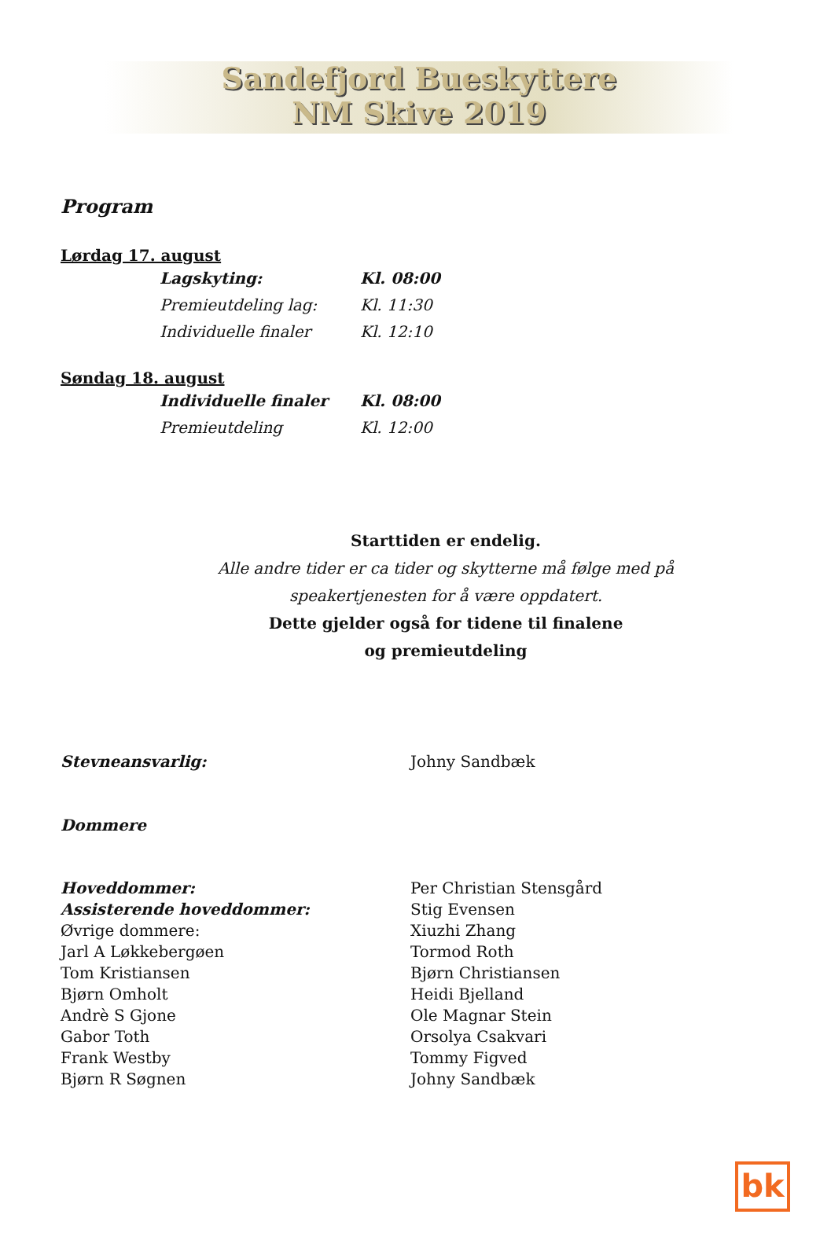Sandefjord Bueskyttere
NM Skive 2019
Program
Lørdag 17. august
| Lagskyting: | Kl. 08:00 |
| Premieutdeling lag: | Kl. 11:30 |
| Individuelle finaler | Kl. 12:10 |
Søndag 18. august
| Individuelle finaler | Kl. 08:00 |
| Premieutdeling | Kl. 12:00 |
Starttiden er endelig.
Alle andre tider er ca tider og skytterne må følge med på
speakertjenesten for å være oppdatert.
Dette gjelder også for tidene til finalene
og premieutdeling
| Stevneansvarlig: | Johny Sandbæk |
Dommere
| Hoveddommer: | Per Christian Stensgård |
| Assisterende hoveddommer: | Stig Evensen |
| Øvrige dommere: | Xiuzhi Zhang |
| Jarl A Løkkebergøen | Tormod Roth |
| Tom Kristiansen | Bjørn Christiansen |
| Bjørn Omholt | Heidi Bjelland |
| Andrè S Gjone | Ole Magnar Stein |
| Gabor Toth | Orsolya Csakvari |
| Frank Westby | Tommy Figved |
| Bjørn R Søgnen | Johny Sandbæk |
bk